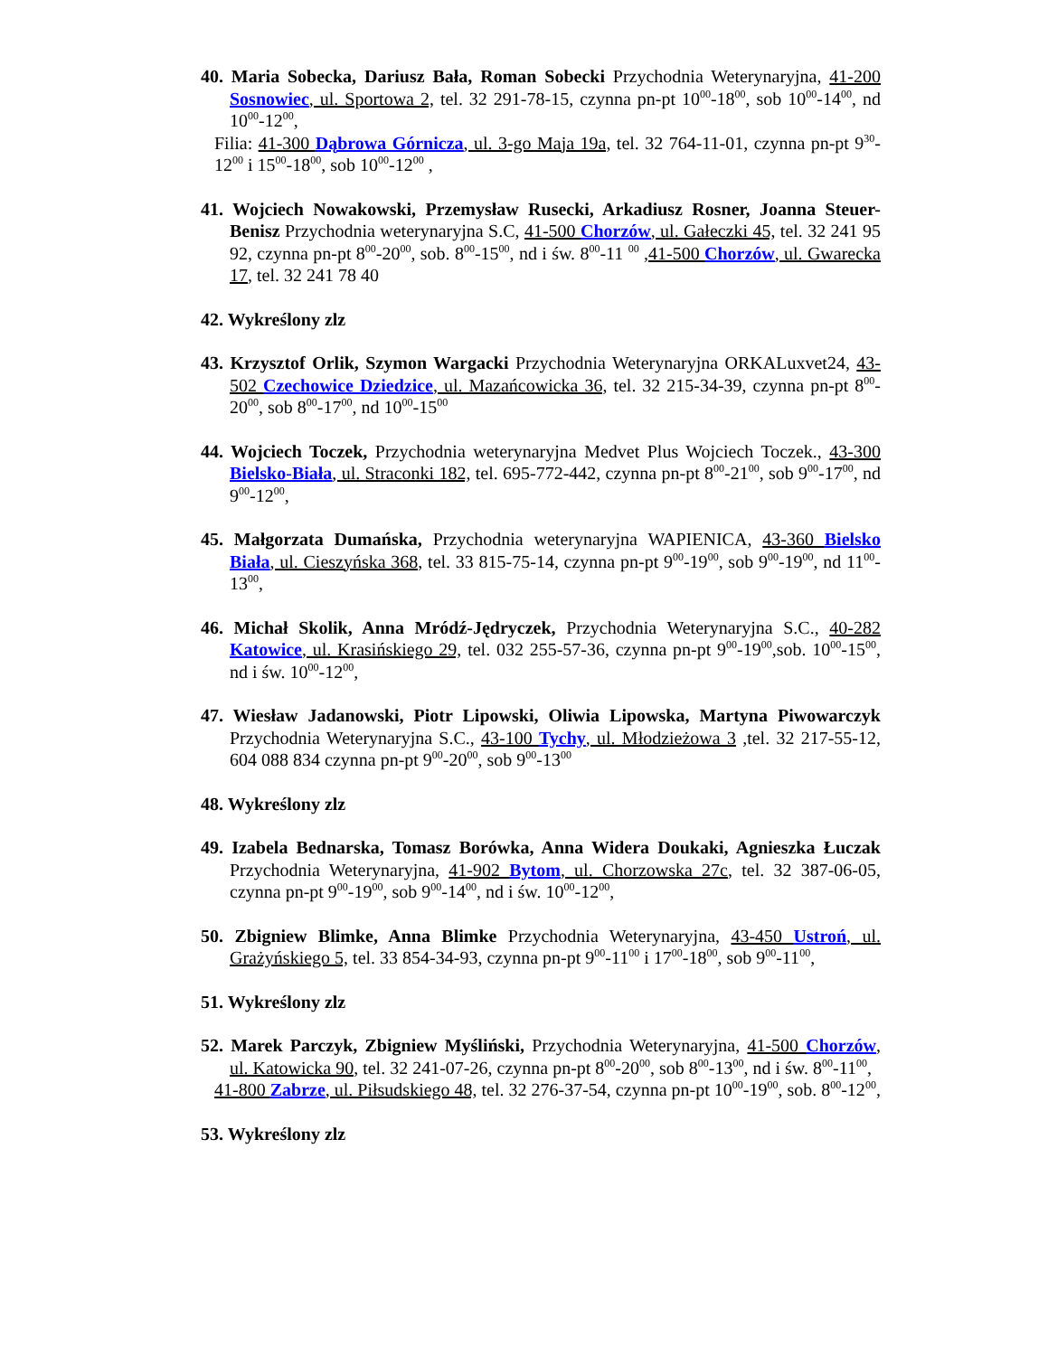40. Maria Sobecka, Dariusz Bała, Roman Sobecki Przychodnia Weterynaryjna, 41-200 Sosnowiec, ul. Sportowa 2, tel. 32 291-78-15, czynna pn-pt 10<sup>00</sup>-18<sup>00</sup>, sob 10<sup>00</sup>-14<sup>00</sup>, nd 10<sup>00</sup>-12<sup>00</sup>,
Filia: 41-300 Dąbrowa Górnicza, ul. 3-go Maja 19a, tel. 32 764-11-01, czynna pn-pt 9<sup>30</sup>-12<sup>00</sup> i 15<sup>00</sup>-18<sup>00</sup>, sob 10<sup>00</sup>-12<sup>00</sup> ,
41. Wojciech Nowakowski, Przemysław Rusecki, Arkadiusz Rosner, Joanna Steuer-Benisz Przychodnia weterynaryjna S.C, 41-500 Chorzów, ul. Gałeczki 45, tel. 32 241 95 92, czynna pn-pt 8<sup>00</sup>-20<sup>00</sup>, sob. 8<sup>00</sup>-15<sup>00</sup>, nd i św. 8<sup>00</sup>-11 <sup>00</sup> ,41-500 Chorzów, ul. Gwarecka 17, tel. 32 241 78 40
42. Wykreślony zlz
43. Krzysztof Orlik, Szymon Wargacki Przychodnia Weterynaryjna ORKALuxvet24, 43-502 Czechowice Dziedzice, ul. Mazańcowicka 36, tel. 32 215-34-39, czynna pn-pt 8<sup>00</sup>-20<sup>00</sup>, sob 8<sup>00</sup>-17<sup>00</sup>, nd 10<sup>00</sup>-15<sup>00</sup>
44. Wojciech Toczek, Przychodnia weterynaryjna Medvet Plus Wojciech Toczek., 43-300 Bielsko-Biała, ul. Straconki 182, tel. 695-772-442, czynna pn-pt 8<sup>00</sup>-21<sup>00</sup>, sob 9<sup>00</sup>-17<sup>00</sup>, nd 9<sup>00</sup>-12<sup>00</sup>,
45. Małgorzata Dumańska, Przychodnia weterynaryjna WAPIENICA, 43-360 Bielsko Biała, ul. Cieszyńska 368, tel. 33 815-75-14, czynna pn-pt 9<sup>00</sup>-19<sup>00</sup>, sob 9<sup>00</sup>-19<sup>00</sup>, nd 11<sup>00</sup>-13<sup>00</sup>,
46. Michał Skolik, Anna Mródź-Jędryczek, Przychodnia Weterynaryjna S.C., 40-282 Katowice, ul. Krasińskiego 29, tel. 032 255-57-36, czynna pn-pt 9<sup>00</sup>-19<sup>00</sup>,sob. 10<sup>00</sup>-15<sup>00</sup>, nd i św. 10<sup>00</sup>-12<sup>00</sup>,
47. Wiesław Jadanowski, Piotr Lipowski, Oliwia Lipowska, Martyna Piwowarczyk Przychodnia Weterynaryjna S.C., 43-100 Tychy, ul. Młodzieżowa 3 ,tel. 32 217-55-12, 604 088 834 czynna pn-pt 9<sup>00</sup>-20<sup>00</sup>, sob 9<sup>00</sup>-13<sup>00</sup>
48. Wykreślony zlz
49. Izabela Bednarska, Tomasz Borówka, Anna Widera Doukaki, Agnieszka Łuczak Przychodnia Weterynaryjna, 41-902 Bytom, ul. Chorzowska 27c, tel. 32 387-06-05, czynna pn-pt 9<sup>00</sup>-19<sup>00</sup>, sob 9<sup>00</sup>-14<sup>00</sup>, nd i św. 10<sup>00</sup>-12<sup>00</sup>,
50. Zbigniew Blimke, Anna Blimke Przychodnia Weterynaryjna, 43-450 Ustroń, ul. Grażyńskiego 5, tel. 33 854-34-93, czynna pn-pt 9<sup>00</sup>-11<sup>00</sup> i 17<sup>00</sup>-18<sup>00</sup>, sob 9<sup>00</sup>-11<sup>00</sup>,
51. Wykreślony zlz
52. Marek Parczyk, Zbigniew Myśliński, Przychodnia Weterynaryjna, 41-500 Chorzów, ul. Katowicka 90, tel. 32 241-07-26, czynna pn-pt 8<sup>00</sup>-20<sup>00</sup>, sob 8<sup>00</sup>-13<sup>00</sup>, nd i św. 8<sup>00</sup>-11<sup>00</sup>,
41-800 Zabrze, ul. Piłsudskiego 48, tel. 32 276-37-54, czynna pn-pt 10<sup>00</sup>-19<sup>00</sup>, sob. 8<sup>00</sup>-12<sup>00</sup>,
53. Wykreślony zlz